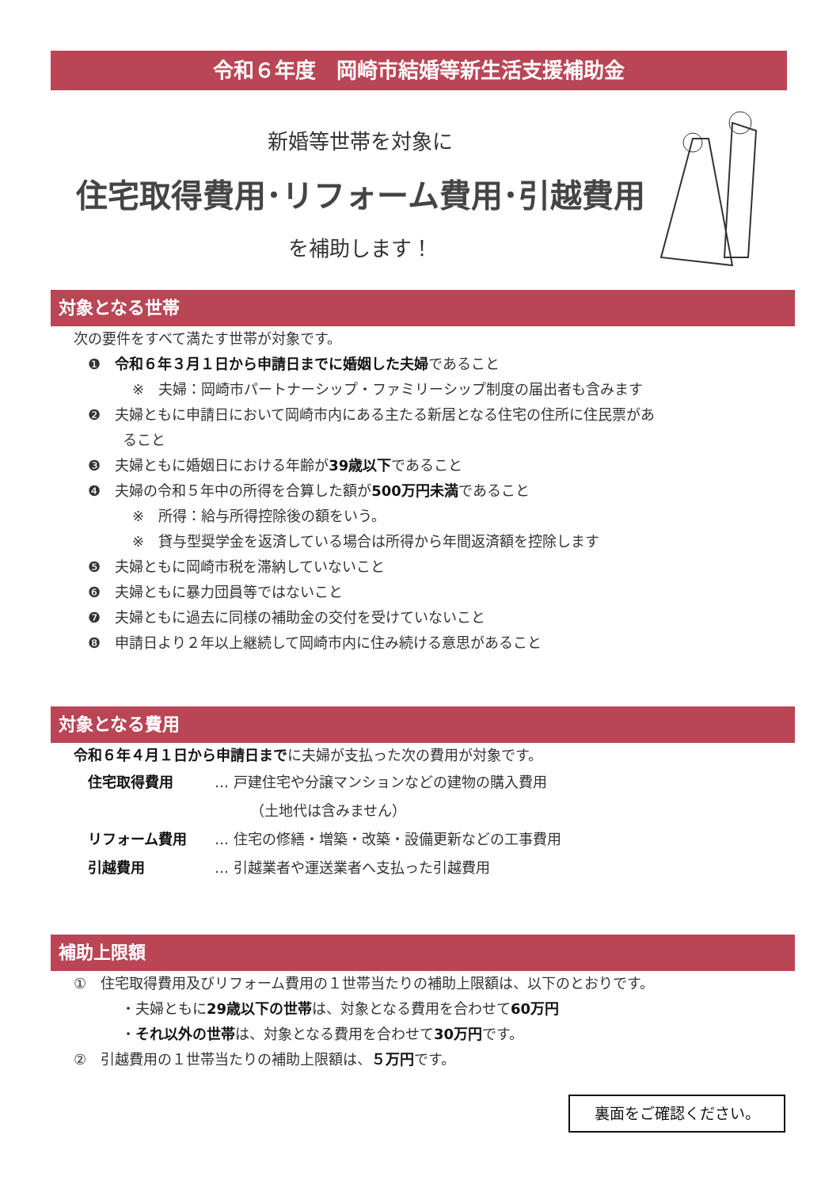令和６年度　岡崎市結婚等新生活支援補助金
新婚等世帯を対象に
住宅取得費用･リフォーム費用･引越費用
を補助します！
対象となる世帯
次の要件をすべて満たす世帯が対象です。
❶　令和６年３月１日から申請日までに婚姻した夫婦であること
※　夫婦：岡崎市パートナーシップ・ファミリーシップ制度の届出者も含みます
❷　夫婦ともに申請日において岡崎市内にある主たる新居となる住宅の住所に住民票があ
ること
❸　夫婦ともに婚姻日における年齢が39歳以下であること
❹　夫婦の令和５年中の所得を合算した額が500万円未満であること
※　所得：給与所得控除後の額をいう。
※　貸与型奨学金を返済している場合は所得から年間返済額を控除します
❺　夫婦ともに岡崎市税を滞納していないこと
❻　夫婦ともに暴力団員等ではないこと
❼　夫婦ともに過去に同様の補助金の交付を受けていないこと
❽　申請日より２年以上継続して岡崎市内に住み続ける意思があること
対象となる費用
令和６年４月１日から申請日までに夫婦が支払った次の費用が対象です。
住宅取得費用 … 戸建住宅や分譲マンションなどの建物の購入費用
（土地代は含みません）
リフォーム費用 … 住宅の修繕・増築・改築・設備更新などの工事費用
引越費用 … 引越業者や運送業者へ支払った引越費用
補助上限額
①　住宅取得費用及びリフォーム費用の１世帯当たりの補助上限額は、以下のとおりです。
・夫婦ともに29歳以下の世帯は、対象となる費用を合わせて60万円
・それ以外の世帯は、対象となる費用を合わせて30万円です。
②　引越費用の１世帯当たりの補助上限額は、５万円です。
裏面をご確認ください。